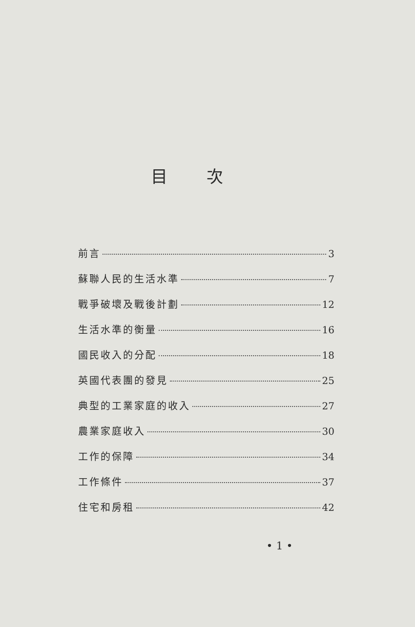目次
前言 3
蘇聯人民的生活水準 7
戰爭破壞及戰後計劃 12
生活水準的衡量 16
國民收入的分配 18
英國代表團的發見 25
典型的工業家庭的收入 27
農業家庭收入 30
工作的保障 34
工作條件 37
住宅和房租 42
• 1 •